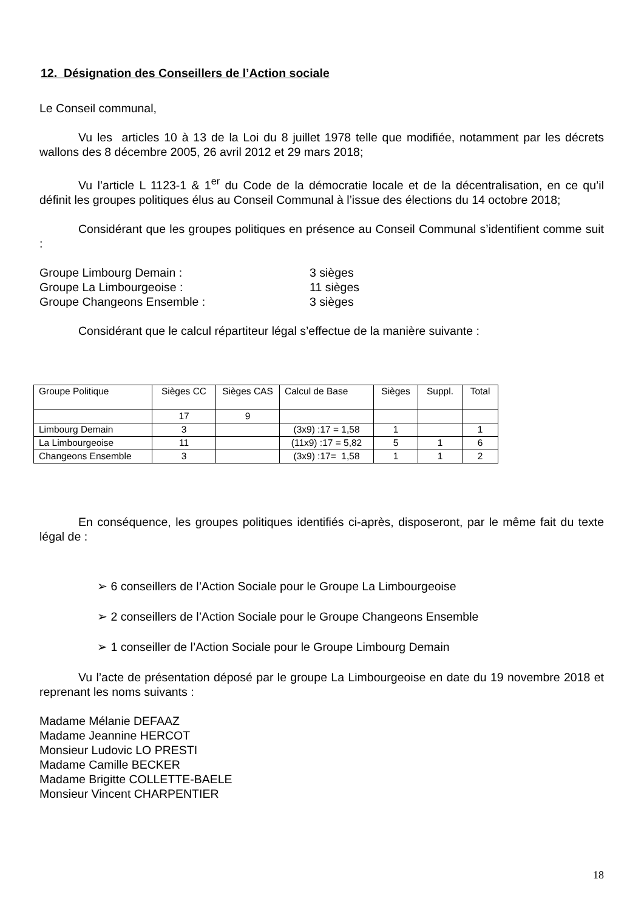12. Désignation des Conseillers de l’Action sociale
Le Conseil communal,
Vu les articles 10 à 13 de la Loi du 8 juillet 1978 telle que modifiée, notamment par les décrets wallons des 8 décembre 2005, 26 avril 2012 et 29 mars 2018;
Vu l’article L 1123-1 & 1<sup>er</sup> du Code de la démocratie locale et de la décentralisation, en ce qu’il définit les groupes politiques élus au Conseil Communal à l’issue des élections du 14 octobre 2018;
Considérant que les groupes politiques en présence au Conseil Communal s’identifient comme suit :
Groupe Limbourg Demain :
3 sièges
Groupe La Limbourgeoise :
11 sièges
Groupe Changeons Ensemble :
3 sièges
Considérant que le calcul répartiteur légal s’effectue de la manière suivante :
| Groupe Politique | Sièges CC | Sièges CAS | Calcul de Base | Sièges | Suppl. | Total |
| | 17 | 9 | | | | |
| Limbourg Demain | 3 | | (3x9) :17 = 1,58 | 1 | | 1 |
| La Limbourgeoise | 11 | | (11x9) :17 = 5,82 | 5 | 1 | 6 |
| Changeons Ensemble | 3 | | (3x9) :17= 1,58 | 1 | 1 | 2 |
En conséquence, les groupes politiques identifiés ci-après, disposeront, par le même fait du texte légal de :
➢ 6 conseillers de l’Action Sociale pour le Groupe La Limbourgeoise
➢ 2 conseillers de l’Action Sociale pour le Groupe Changeons Ensemble
➢ 1 conseiller de l’Action Sociale pour le Groupe Limbourg Demain
Vu l’acte de présentation déposé par le groupe La Limbourgeoise en date du 19 novembre 2018 et reprenant les noms suivants :
Madame Mélanie DEFAAZ
Madame Jeannine HERCOT
Monsieur Ludovic LO PRESTI
Madame Camille BECKER
Madame Brigitte COLLETTE-BAELE
Monsieur Vincent CHARPENTIER
18